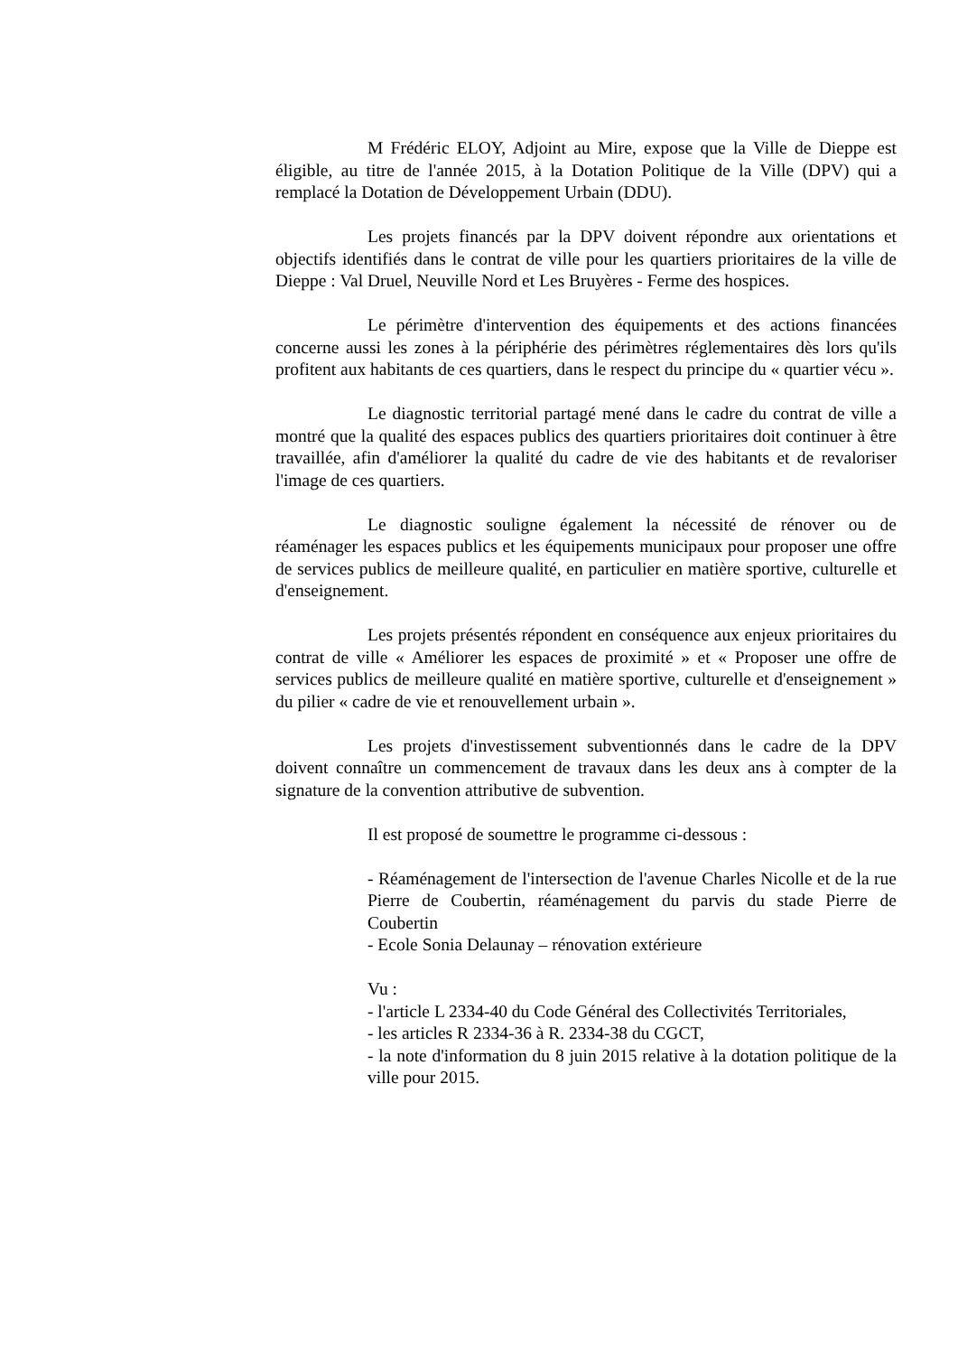M Frédéric ELOY, Adjoint au Mire, expose que la Ville de Dieppe est éligible, au titre de l'année 2015, à la Dotation Politique de la Ville (DPV) qui a remplacé la Dotation de Développement Urbain (DDU).
Les projets financés par la DPV doivent répondre aux orientations et objectifs identifiés dans le contrat de ville pour les quartiers prioritaires de la ville de Dieppe : Val Druel, Neuville Nord et Les Bruyères - Ferme des hospices.
Le périmètre d'intervention des équipements et des actions financées concerne aussi les zones à la périphérie des périmètres réglementaires dès lors qu'ils profitent aux habitants de ces quartiers, dans le respect du principe du « quartier vécu ».
Le diagnostic territorial partagé mené dans le cadre du contrat de ville a montré que la qualité des espaces publics des quartiers prioritaires doit continuer à être travaillée, afin d'améliorer la qualité du cadre de vie des habitants et de revaloriser l'image de ces quartiers.
Le diagnostic souligne également la nécessité de rénover ou de réaménager les espaces publics et les équipements municipaux pour proposer une offre de services publics de meilleure qualité, en particulier en matière sportive, culturelle et d'enseignement.
Les projets présentés répondent en conséquence aux enjeux prioritaires du contrat de ville « Améliorer les espaces de proximité » et « Proposer une offre de services publics de meilleure qualité en matière sportive, culturelle et d'enseignement » du pilier « cadre de vie et renouvellement urbain ».
Les projets d'investissement subventionnés dans le cadre de la DPV doivent connaître un commencement de travaux dans les deux ans à compter de la signature de la convention attributive de subvention.
Il est proposé de soumettre le programme ci-dessous :
- Réaménagement de l'intersection de l'avenue Charles Nicolle et de la rue Pierre de Coubertin, réaménagement du parvis du stade Pierre de Coubertin
- Ecole Sonia Delaunay – rénovation extérieure
Vu :
- l'article L 2334-40 du Code Général des Collectivités Territoriales,
- les articles R 2334-36 à R. 2334-38 du CGCT,
- la note d'information du 8 juin 2015 relative à la dotation politique de la ville pour 2015.